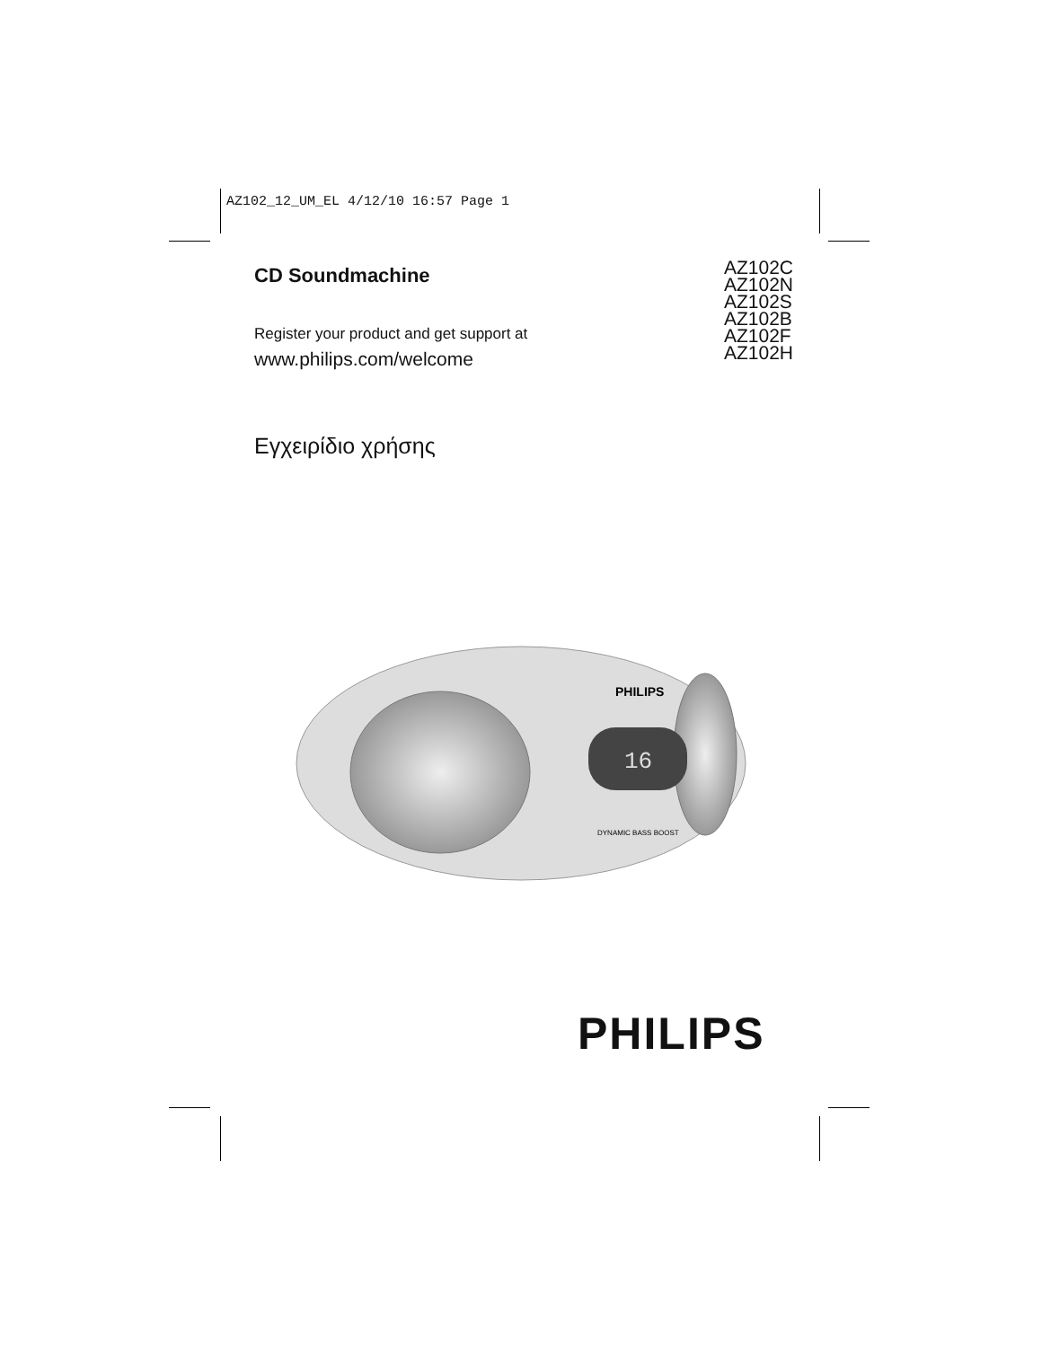AZ102_12_UM_EL 4/12/10 16:57 Page 1
CD Soundmachine
AZ102C
AZ102N
AZ102S
AZ102B
AZ102F
AZ102H
Register your product and get support at
www.philips.com/welcome
Εγχειρίδιο χρήσης
16
PHILIPS
DYNAMIC BASS BOOST
PHILIPS